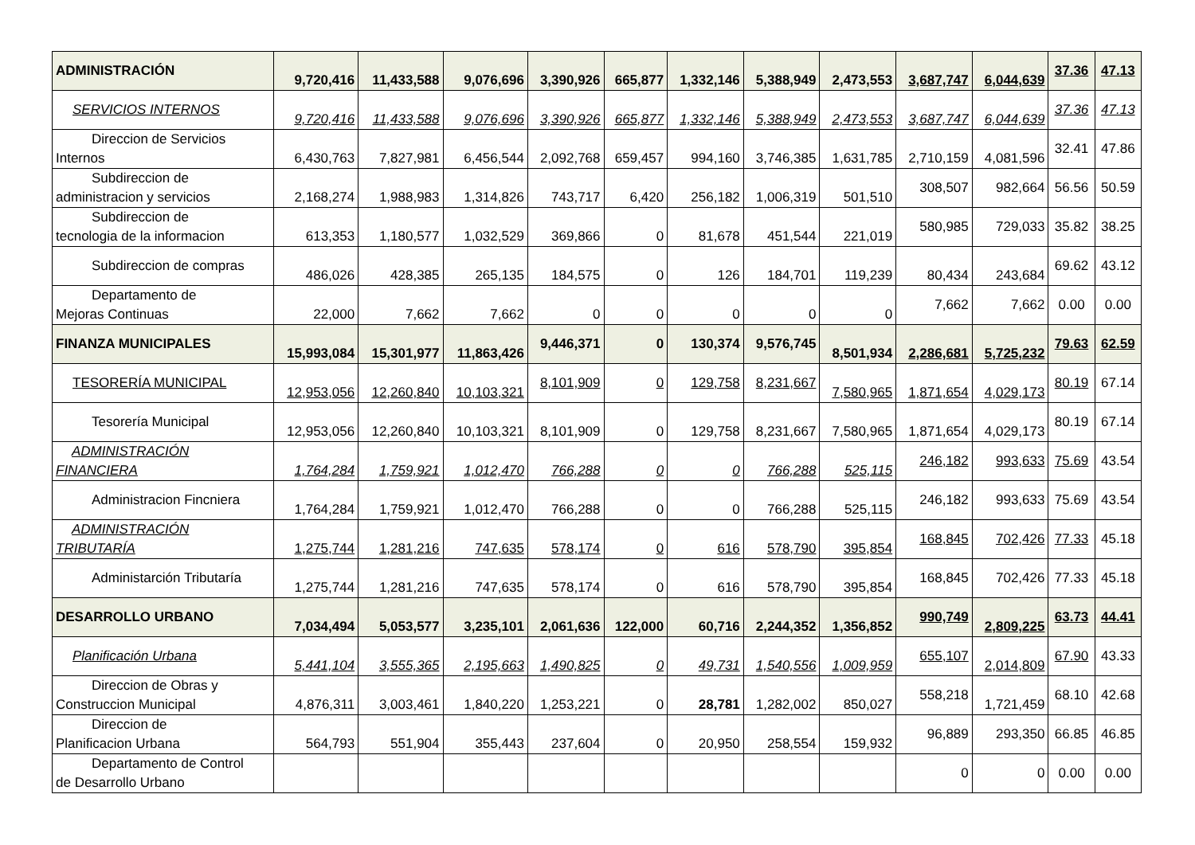| ADMINISTRACIÓN | 9,720,416 | 11,433,588 | 9,076,696 | 3,390,926 | 665,877 | 1,332,146 | 5,388,949 | 2,473,553 | 3,687,747 | 6,044,639 | 37.36 | 47.13 |
| SERVICIOS INTERNOS | 9,720,416 | 11,433,588 | 9,076,696 | 3,390,926 | 665,877 | 1,332,146 | 5,388,949 | 2,473,553 | 3,687,747 | 6,044,639 | 37.36 | 47.13 |
| Direccion de Servicios Internos | 6,430,763 | 7,827,981 | 6,456,544 | 2,092,768 | 659,457 | 994,160 | 3,746,385 | 1,631,785 | 2,710,159 | 4,081,596 | 32.41 | 47.86 |
| Subdireccion de administracion y servicios | 2,168,274 | 1,988,983 | 1,314,826 | 743,717 | 6,420 | 256,182 | 1,006,319 | 501,510 | 308,507 | 982,664 | 56.56 | 50.59 |
| Subdireccion de tecnologia de la informacion | 613,353 | 1,180,577 | 1,032,529 | 369,866 | 0 | 81,678 | 451,544 | 221,019 | 580,985 | 729,033 | 35.82 | 38.25 |
| Subdireccion de compras | 486,026 | 428,385 | 265,135 | 184,575 | 0 | 126 | 184,701 | 119,239 | 80,434 | 243,684 | 69.62 | 43.12 |
| Departamento de Mejoras Continuas | 22,000 | 7,662 | 7,662 | 0 | 0 | 0 | 0 | 0 | 7,662 | 7,662 | 0.00 | 0.00 |
| FINANZA MUNICIPALES | 15,993,084 | 15,301,977 | 11,863,426 | 9,446,371 | 0 | 130,374 | 9,576,745 | 8,501,934 | 2,286,681 | 5,725,232 | 79.63 | 62.59 |
| TESORERÍA MUNICIPAL | 12,953,056 | 12,260,840 | 10,103,321 | 8,101,909 | 0 | 129,758 | 8,231,667 | 7,580,965 | 1,871,654 | 4,029,173 | 80.19 | 67.14 |
| Tesorería Municipal | 12,953,056 | 12,260,840 | 10,103,321 | 8,101,909 | 0 | 129,758 | 8,231,667 | 7,580,965 | 1,871,654 | 4,029,173 | 80.19 | 67.14 |
| ADMINISTRACIÓN FINANCIERA | 1,764,284 | 1,759,921 | 1,012,470 | 766,288 | 0 | 0 | 766,288 | 525,115 | 246,182 | 993,633 | 75.69 | 43.54 |
| Administracion Fincniera | 1,764,284 | 1,759,921 | 1,012,470 | 766,288 | 0 | 0 | 766,288 | 525,115 | 246,182 | 993,633 | 75.69 | 43.54 |
| ADMINISTRACIÓN TRIBUTARÍA | 1,275,744 | 1,281,216 | 747,635 | 578,174 | 0 | 616 | 578,790 | 395,854 | 168,845 | 702,426 | 77.33 | 45.18 |
| Administarción Tributaría | 1,275,744 | 1,281,216 | 747,635 | 578,174 | 0 | 616 | 578,790 | 395,854 | 168,845 | 702,426 | 77.33 | 45.18 |
| DESARROLLO URBANO | 7,034,494 | 5,053,577 | 3,235,101 | 2,061,636 | 122,000 | 60,716 | 2,244,352 | 1,356,852 | 990,749 | 2,809,225 | 63.73 | 44.41 |
| Planificación Urbana | 5,441,104 | 3,555,365 | 2,195,663 | 1,490,825 | 0 | 49,731 | 1,540,556 | 1,009,959 | 655,107 | 2,014,809 | 67.90 | 43.33 |
| Direccion de Obras y Construccion Municipal | 4,876,311 | 3,003,461 | 1,840,220 | 1,253,221 | 0 | 28,781 | 1,282,002 | 850,027 | 558,218 | 1,721,459 | 68.10 | 42.68 |
| Direccion de Planificacion Urbana | 564,793 | 551,904 | 355,443 | 237,604 | 0 | 20,950 | 258,554 | 159,932 | 96,889 | 293,350 | 66.85 | 46.85 |
| Departamento de Control de Desarrollo Urbano | | | | | | | | | 0 | 0 | 0.00 | 0.00 |